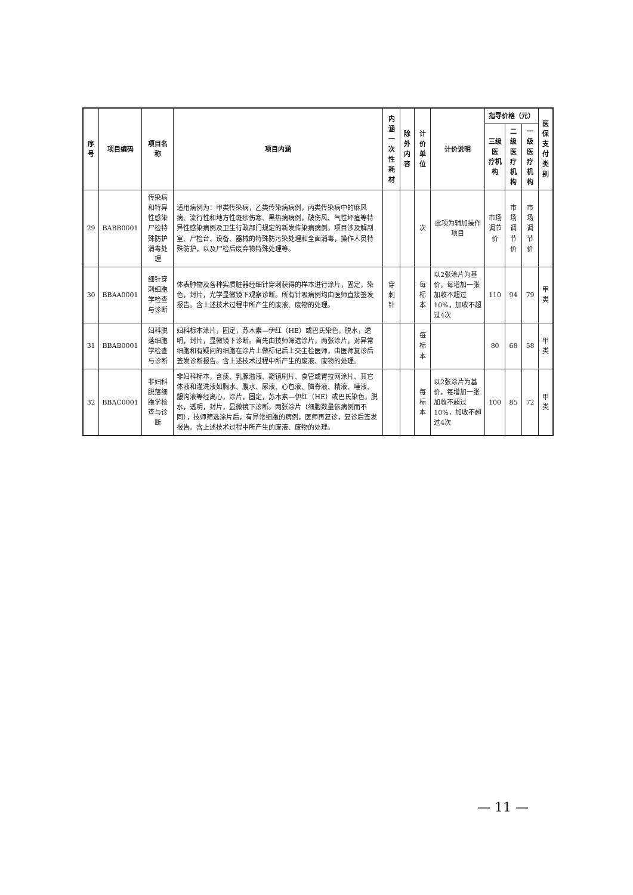| 序号 | 项目编码 | 项目名称 | 项目内涵 | 内涵 一次性耗材 | 除外 内容 | 计价单位 | 计价说明 | 指导价格（元） | | | 医保 支付 类别 |
| --- | --- | --- | --- | --- | --- | --- | --- | --- | --- | --- | --- |
| | | | | | | | | 三级医 疗机构 | 二级医 疗机构 | 一级医 疗机构 | |
| 29 | BABB0001 | 传染病和特异性感染尸检特殊防护消毒处理 | 适用病例为：甲类传染病，乙类传染病病例，丙类传染病中的麻风病、流行性和地方性斑疹伤寒、黑热病病例，破伤风、气性坏疽等特异性感染病例及卫生行政部门规定的新发传染病病例。项目涉及解剖室、尸检台、设备、器械的特殊防污染处理和全面消毒，操作人员特殊防护，以及尸检后废弃物特殊处理等。 | | | 次 | 此项为辅加操作项目 | 市场 调节价 | 市场 调节价 | 市场 调节价 | |
| 30 | BBAA0001 | 细针穿刺细胞学检查与诊断 | 体表肿物及各种实质脏器经细针穿刺获得的样本进行涂片，固定，染色，封片，光学显微镜下观察诊断。所有针吸病例均由医师直接签发报告。含上述技术过程中所产生的废液、废物的处理。 | 穿刺针 | | 每标本 | 以2张涂片为基价，每增加一张加收不超过10%，加收不超过4次 | 110 | 94 | 79 | 甲类 |
| 31 | BBAB0001 | 妇科脱落细胞学检查与诊断 | 妇科标本涂片，固定，苏木素—伊红（HE）或巴氏染色，脱水，透明，封片，显微镜下诊断。首先由技师筛选涂片，两张涂片，对异常细胞和有疑问的细胞在涂片上做标记后上交主检医师，由医师复诊后签发诊断报告。含上述技术过程中所产生的废液、废物的处理。 | | | 每标本 | | 80 | 68 | 58 | 甲类 |
| 32 | BBAC0001 | 非妇科脱落细胞学检查与诊断 | 非妇科标本，含痰、乳腺溢液、窥镜刷片、食管或胃拉网涂片、其它体液和灌洗液如胸水、腹水、尿液、心包液、脑脊液、精液、唾液、龈沟液等经离心，涂片，固定，苏木素—伊红（HE）或巴氏染色，脱水，透明，封片，显微镜下诊断。两张涂片（细胞数量依病例而不同），技师筛选涂片后，有异常细胞的病例，医师再复诊，复诊后签发报告。含上述技术过程中所产生的废液、废物的处理。 | | | 每标本 | 以2张涂片为基价，每增加一张加收不超过10%，加收不超过4次 | 100 | 85 | 72 | 甲类 |
— 11 —